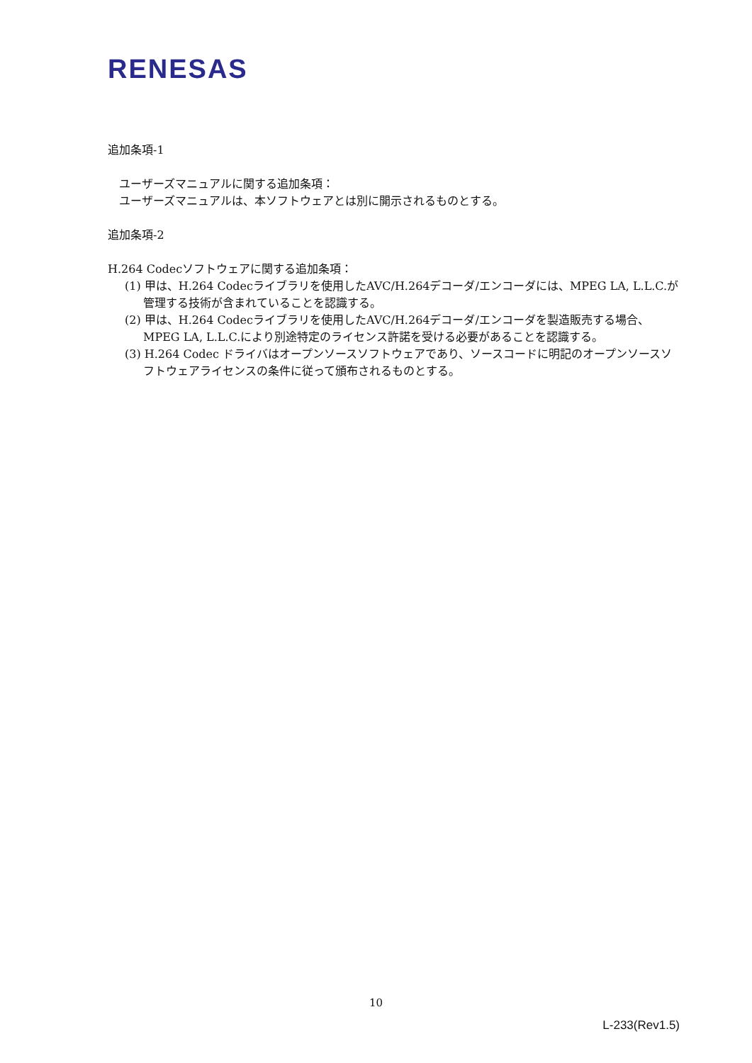RENESAS
追加条項-1
ユーザーズマニュアルに関する追加条項：
ユーザーズマニュアルは、本ソフトウェアとは別に開示されるものとする。
追加条項-2
H.264 Codecソフトウェアに関する追加条項：
(1) 甲は、H.264 Codecライブラリを使用したAVC/H.264デコーダ/エンコーダには、MPEG LA, L.L.C.が管理する技術が含まれていることを認識する。
(2) 甲は、H.264 Codecライブラリを使用したAVC/H.264デコーダ/エンコーダを製造販売する場合、MPEG LA, L.L.C.により別途特定のライセンス許諾を受ける必要があることを認識する。
(3) H.264 Codec ドライバはオープンソースソフトウェアであり、ソースコードに明記のオープンソースソフトウェアライセンスの条件に従って頒布されるものとする。
10
L-233(Rev1.5)